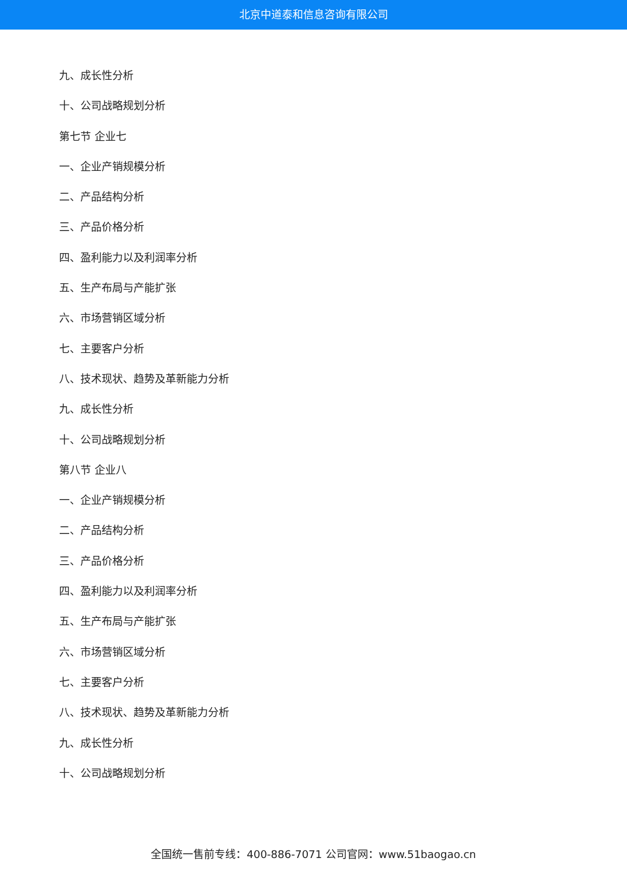北京中道泰和信息咨询有限公司
九、成长性分析
十、公司战略规划分析
第七节 企业七
一、企业产销规模分析
二、产品结构分析
三、产品价格分析
四、盈利能力以及利润率分析
五、生产布局与产能扩张
六、市场营销区域分析
七、主要客户分析
八、技术现状、趋势及革新能力分析
九、成长性分析
十、公司战略规划分析
第八节 企业八
一、企业产销规模分析
二、产品结构分析
三、产品价格分析
四、盈利能力以及利润率分析
五、生产布局与产能扩张
六、市场营销区域分析
七、主要客户分析
八、技术现状、趋势及革新能力分析
九、成长性分析
十、公司战略规划分析
全国统一售前专线：400-886-7071 公司官网：www.51baogao.cn